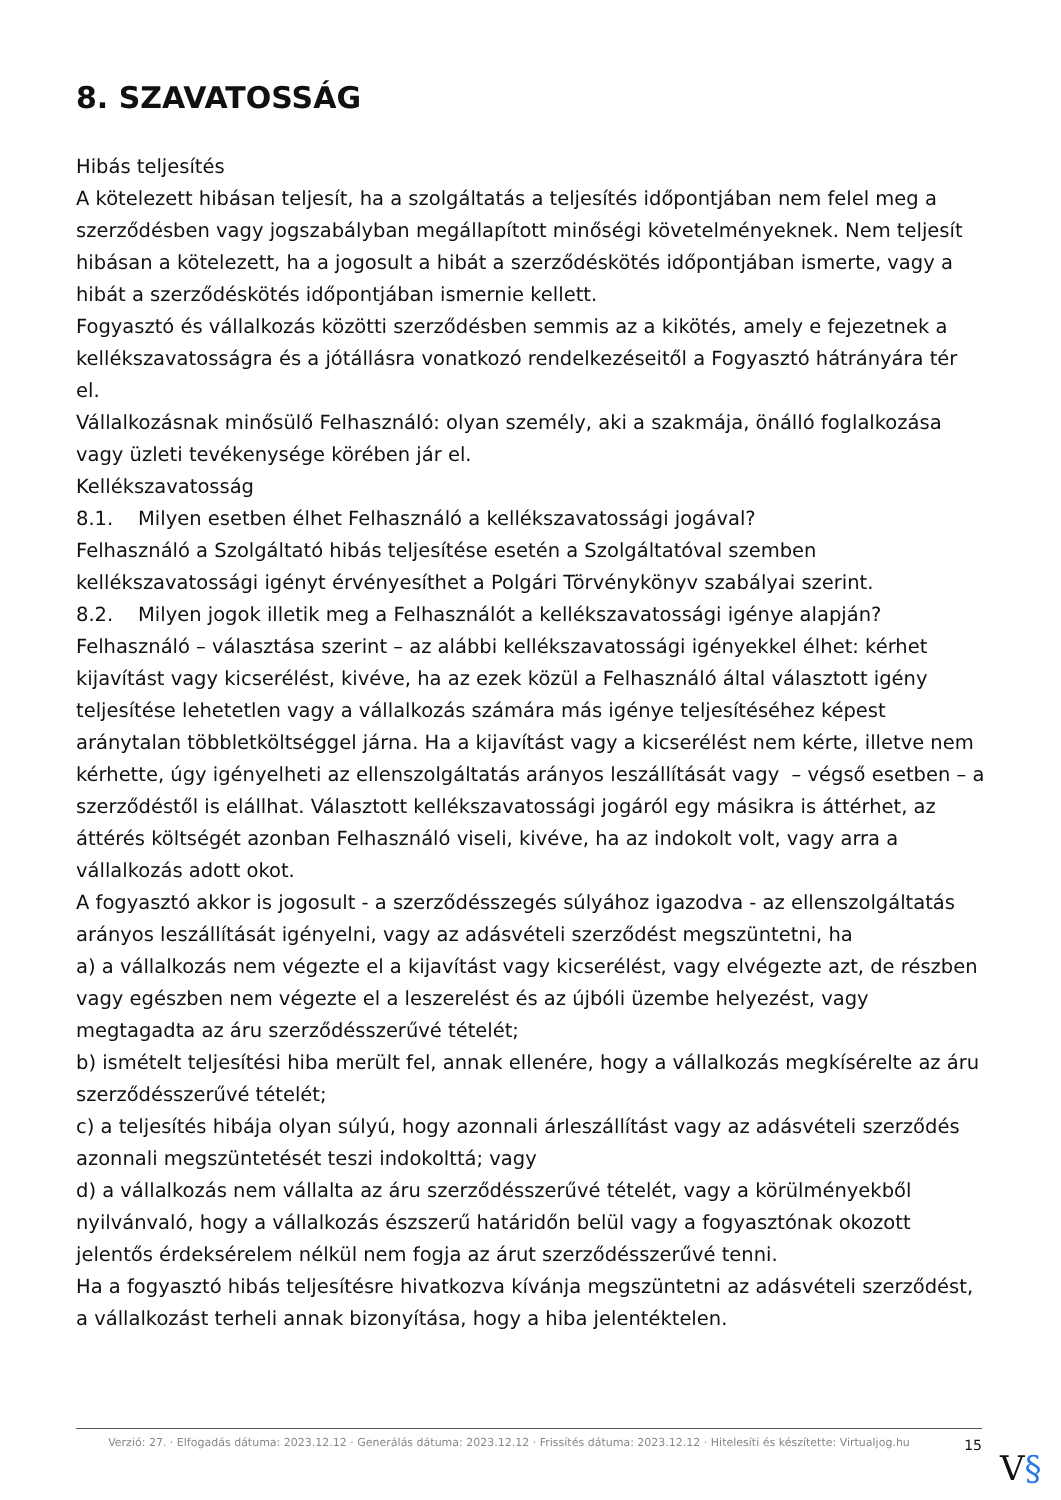8. SZAVATOSSÁG
Hibás teljesítés
A kötelezett hibásan teljesít, ha a szolgáltatás a teljesítés időpontjában nem felel meg a szerződésben vagy jogszabályban megállapított minőségi követelményeknek. Nem teljesít hibásan a kötelezett, ha a jogosult a hibát a szerződéskötés időpontjában ismerte, vagy a hibát a szerződéskötés időpontjában ismernie kellett.
Fogyasztó és vállalkozás közötti szerződésben semmis az a kikötés, amely e fejezetnek a kellékszavatosságra és a jótállásra vonatkozó rendelkezéseitől a Fogyasztó hátrányára tér el.
Vállalkozásnak minősülő Felhasználó: olyan személy, aki a szakmája, önálló foglalkozása vagy üzleti tevékenysége körében jár el.
Kellékszavatosság
8.1. Milyen esetben élhet Felhasználó a kellékszavatossági jogával?
Felhasználó a Szolgáltató hibás teljesítése esetén a Szolgáltatóval szemben kellékszavatossági igényt érvényesíthet a Polgári Törvénykönyv szabályai szerint.
8.2. Milyen jogok illetik meg a Felhasználót a kellékszavatossági igénye alapján?
Felhasználó – választása szerint – az alábbi kellékszavatossági igényekkel élhet: kérhet kijavítást vagy kicserélést, kivéve, ha az ezek közül a Felhasználó által választott igény teljesítése lehetetlen vagy a vállalkozás számára más igénye teljesítéséhez képest aránytalan többletköltséggel járna. Ha a kijavítást vagy a kicserélést nem kérte, illetve nem kérhette, úgy igényelheti az ellenszolgáltatás arányos leszállítását vagy – végső esetben – a szerződéstől is elállhat. Választott kellékszavatossági jogáról egy másikra is áttérhet, az áttérés költségét azonban Felhasználó viseli, kivéve, ha az indokolt volt, vagy arra a vállalkozás adott okot.
A fogyasztó akkor is jogosult - a szerződésszegés súlyához igazodva - az ellenszolgáltatás arányos leszállítását igényelni, vagy az adásvételi szerződést megszüntetni, ha
a) a vállalkozás nem végezte el a kijavítást vagy kicserélést, vagy elvégezte azt, de részben vagy egészben nem végezte el a leszerelést és az újbóli üzembe helyezést, vagy megtagadta az áru szerződésszerűvé tételét;
b) ismételt teljesítési hiba merült fel, annak ellenére, hogy a vállalkozás megkísérelte az áru szerződésszerűvé tételét;
c) a teljesítés hibája olyan súlyú, hogy azonnali árleszállítást vagy az adásvételi szerződés azonnali megszüntetését teszi indokolttá; vagy
d) a vállalkozás nem vállalta az áru szerződésszerűvé tételét, vagy a körülményekből nyilvánvaló, hogy a vállalkozás észszerű határidőn belül vagy a fogyasztónak okozott jelentős érdeksérelem nélkül nem fogja az árut szerződésszerűvé tenni.
Ha a fogyasztó hibás teljesítésre hivatkozva kívánja megszüntetni az adásvételi szerződést, a vállalkozást terheli annak bizonyítása, hogy a hiba jelentéktelen.
Verzió: 27. · Elfogadás dátuma: 2023.12.12 · Generálás dátuma: 2023.12.12 · Frissítés dátuma: 2023.12.12 · Hitelesíti és készítette: Virtualjog.hu
15
V§